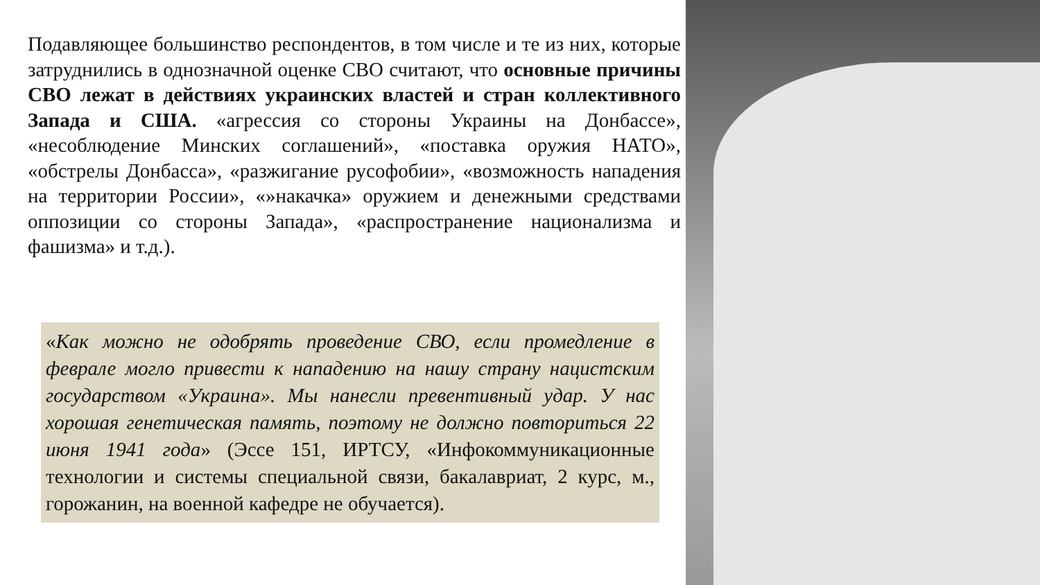Подавляющее большинство респондентов, в том числе и те из них, которые затруднились в однозначной оценке СВО считают, что основные причины СВО лежат в действиях украинских властей и стран коллективного Запада и США. «агрессия со стороны Украины на Донбассе», «несоблюдение Минских соглашений», «поставка оружия НАТО», «обстрелы Донбасса», «разжигание русофобии», «возможность нападения на территории России», «»накачка» оружием и денежными средствами оппозиции со стороны Запада», «распространение национализма и фашизма» и т.д.).
«Как можно не одобрять проведение СВО, если промедление в феврале могло привести к нападению на нашу страну нацистским государством «Украина». Мы нанесли превентивный удар. У нас хорошая генетическая память, поэтому не должно повториться 22 июня 1941 года» (Эссе 151, ИРТСУ, «Инфокоммуникационные технологии и системы специальной связи, бакалавриат, 2 курс, м., горожанин, на военной кафедре не обучается).